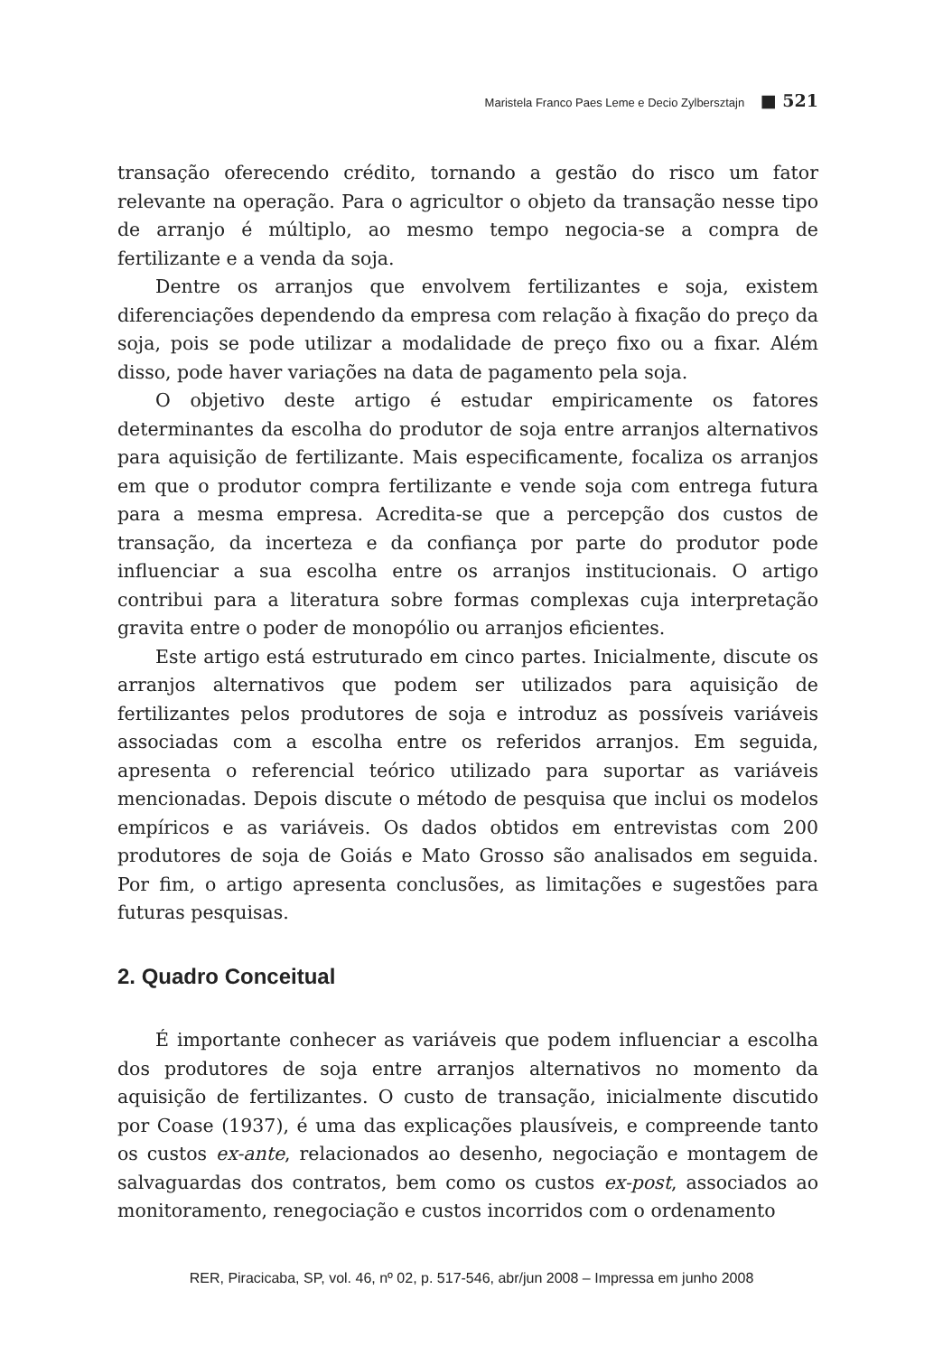Maristela Franco Paes Leme e Decio Zylbersztajn ■ 521
transação oferecendo crédito, tornando a gestão do risco um fator relevante na operação. Para o agricultor o objeto da transação nesse tipo de arranjo é múltiplo, ao mesmo tempo negocia-se a compra de fertilizante e a venda da soja.
Dentre os arranjos que envolvem fertilizantes e soja, existem diferenciações dependendo da empresa com relação à fixação do preço da soja, pois se pode utilizar a modalidade de preço fixo ou a fixar. Além disso, pode haver variações na data de pagamento pela soja.
O objetivo deste artigo é estudar empiricamente os fatores determinantes da escolha do produtor de soja entre arranjos alternativos para aquisição de fertilizante. Mais especificamente, focaliza os arranjos em que o produtor compra fertilizante e vende soja com entrega futura para a mesma empresa. Acredita-se que a percepção dos custos de transação, da incerteza e da confiança por parte do produtor pode influenciar a sua escolha entre os arranjos institucionais. O artigo contribui para a literatura sobre formas complexas cuja interpretação gravita entre o poder de monopólio ou arranjos eficientes.
Este artigo está estruturado em cinco partes. Inicialmente, discute os arranjos alternativos que podem ser utilizados para aquisição de fertilizantes pelos produtores de soja e introduz as possíveis variáveis associadas com a escolha entre os referidos arranjos. Em seguida, apresenta o referencial teórico utilizado para suportar as variáveis mencionadas. Depois discute o método de pesquisa que inclui os modelos empíricos e as variáveis. Os dados obtidos em entrevistas com 200 produtores de soja de Goiás e Mato Grosso são analisados em seguida. Por fim, o artigo apresenta conclusões, as limitações e sugestões para futuras pesquisas.
2. Quadro Conceitual
É importante conhecer as variáveis que podem influenciar a escolha dos produtores de soja entre arranjos alternativos no momento da aquisição de fertilizantes. O custo de transação, inicialmente discutido por Coase (1937), é uma das explicações plausíveis, e compreende tanto os custos ex-ante, relacionados ao desenho, negociação e montagem de salvaguardas dos contratos, bem como os custos ex-post, associados ao monitoramento, renegociação e custos incorridos com o ordenamento
RER, Piracicaba, SP, vol. 46, nº 02, p. 517-546, abr/jun 2008 – Impressa em junho 2008